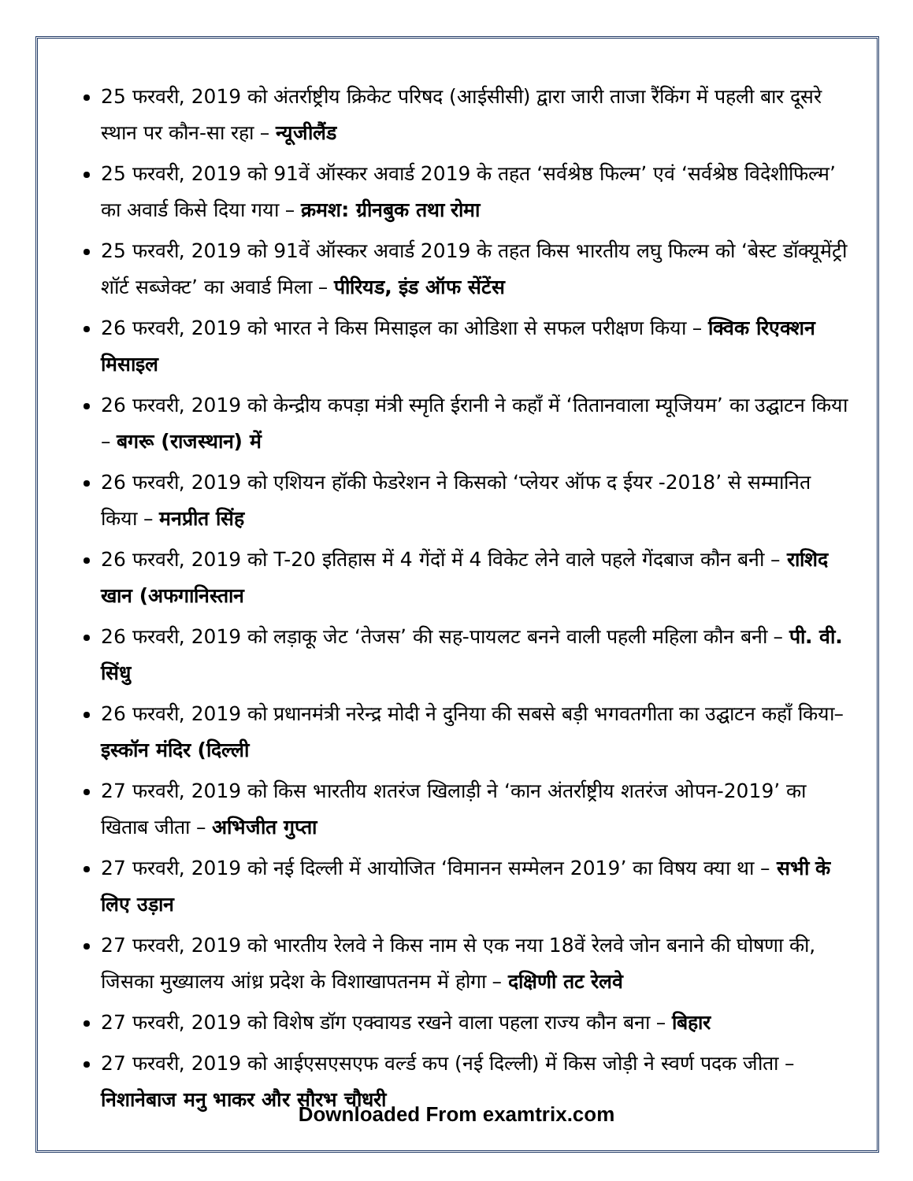25 फरवरी, 2019 को अंतर्राष्ट्रीय क्रिकेट परिषद (आईसीसी) द्वारा जारी ताजा रैंकिंग में पहली बार दूसरे स्थान पर कौन-सा रहा – न्यूजीलैंड
25 फरवरी, 2019 को 91वें ऑस्कर अवार्ड 2019 के तहत ‘सर्वश्रेष्ठ फिल्म’ एवं ‘सर्वश्रेष्ठ विदेशीफिल्म’ का अवार्ड किसे दिया गया – क्रमश: ग्रीनबुक तथा रोमा
25 फरवरी, 2019 को 91वें ऑस्कर अवार्ड 2019 के तहत किस भारतीय लघु फिल्म को ‘बेस्ट डॉक्यूमेंट्री शॉर्ट सब्जेक्ट’ का अवार्ड मिला – पीरियड, इंड ऑफ सेंटेंस
26 फरवरी, 2019 को भारत ने किस मिसाइल का ओडिशा से सफल परीक्षण किया – क्विक रिएक्शन मिसाइल
26 फरवरी, 2019 को केन्द्रीय कपड़ा मंत्री स्मृति ईरानी ने कहाँ में ‘तितानवाला म्यूजियम’ का उद्घाटन किया – बगरू (राजस्थान) में
26 फरवरी, 2019 को एशियन हॉकी फेडरेशन ने किसको ‘प्लेयर ऑफ द ईयर -2018’ से सम्मानित किया – मनप्रीत सिंह
26 फरवरी, 2019 को T-20 इतिहास में 4 गेंदों में 4 विकेट लेने वाले पहले गेंदबाज कौन बनी – राशिद खान (अफगानिस्तान
26 फरवरी, 2019 को लड़ाकू जेट ‘तेजस’ की सह-पायलट बनने वाली पहली महिला कौन बनी – पी. वी. सिंधु
26 फरवरी, 2019 को प्रधानमंत्री नरेन्द्र मोदी ने दुनिया की सबसे बड़ी भगवतगीता का उद्घाटन कहाँ किया– इस्कॉन मंदिर (दिल्ली
27 फरवरी, 2019 को किस भारतीय शतरंज खिलाड़ी ने ‘कान अंतर्राष्ट्रीय शतरंज ओपन-2019’ का खिताब जीता – अभिजीत गुप्ता
27 फरवरी, 2019 को नई दिल्ली में आयोजित ‘विमानन सम्मेलन 2019’ का विषय क्या था – सभी के लिए उड़ान
27 फरवरी, 2019 को भारतीय रेलवे ने किस नाम से एक नया 18वें रेलवे जोन बनाने की घोषणा की, जिसका मुख्यालय आंध्र प्रदेश के विशाखापतनम में होगा – दक्षिणी तट रेलवे
27 फरवरी, 2019 को विशेष डॉग एक्वायड रखने वाला पहला राज्य कौन बना – बिहार
27 फरवरी, 2019 को आईएसएसएफ वर्ल्ड कप (नई दिल्ली) में किस जोड़ी ने स्वर्ण पदक जीता – निशानेबाज मनु भाकर और सौरभ चौधरी
Downloaded From examtrix.com